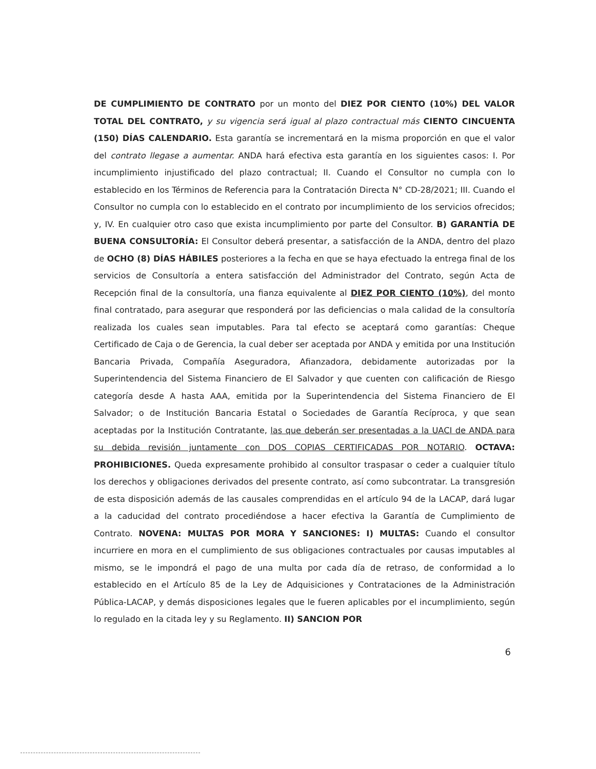DE CUMPLIMIENTO DE CONTRATO por un monto del DIEZ POR CIENTO (10%) DEL VALOR TOTAL DEL CONTRATO, y su vigencia será igual al plazo contractual más CIENTO CINCUENTA (150) DÍAS CALENDARIO. Esta garantía se incrementará en la misma proporción en que el valor del contrato llegase a aumentar. ANDA hará efectiva esta garantía en los siguientes casos: I. Por incumplimiento injustificado del plazo contractual; II. Cuando el Consultor no cumpla con lo establecido en los Términos de Referencia para la Contratación Directa N° CD-28/2021; III. Cuando el Consultor no cumpla con lo establecido en el contrato por incumplimiento de los servicios ofrecidos; y, IV. En cualquier otro caso que exista incumplimiento por parte del Consultor. B) GARANTÍA DE BUENA CONSULTORÍA: El Consultor deberá presentar, a satisfacción de la ANDA, dentro del plazo de OCHO (8) DÍAS HÁBILES posteriores a la fecha en que se haya efectuado la entrega final de los servicios de Consultoría a entera satisfacción del Administrador del Contrato, según Acta de Recepción final de la consultoría, una fianza equivalente al DIEZ POR CIENTO (10%), del monto final contratado, para asegurar que responderá por las deficiencias o mala calidad de la consultoría realizada los cuales sean imputables. Para tal efecto se aceptará como garantías: Cheque Certificado de Caja o de Gerencia, la cual deber ser aceptada por ANDA y emitida por una Institución Bancaria Privada, Compañía Aseguradora, Afianzadora, debidamente autorizadas por la Superintendencia del Sistema Financiero de El Salvador y que cuenten con calificación de Riesgo categoría desde A hasta AAA, emitida por la Superintendencia del Sistema Financiero de El Salvador; o de Institución Bancaria Estatal o Sociedades de Garantía Recíproca, y que sean aceptadas por la Institución Contratante, las que deberán ser presentadas a la UACI de ANDA para su debida revisión juntamente con DOS COPIAS CERTIFICADAS POR NOTARIO. OCTAVA: PROHIBICIONES. Queda expresamente prohibido al consultor traspasar o ceder a cualquier título los derechos y obligaciones derivados del presente contrato, así como subcontratar. La transgresión de esta disposición además de las causales comprendidas en el artículo 94 de la LACAP, dará lugar a la caducidad del contrato procediéndose a hacer efectiva la Garantía de Cumplimiento de Contrato. NOVENA: MULTAS POR MORA Y SANCIONES: I) MULTAS: Cuando el consultor incurriere en mora en el cumplimiento de sus obligaciones contractuales por causas imputables al mismo, se le impondrá el pago de una multa por cada día de retraso, de conformidad a lo establecido en el Artículo 85 de la Ley de Adquisiciones y Contrataciones de la Administración Pública-LACAP, y demás disposiciones legales que le fueren aplicables por el incumplimiento, según lo regulado en la citada ley y su Reglamento. II) SANCION POR
6